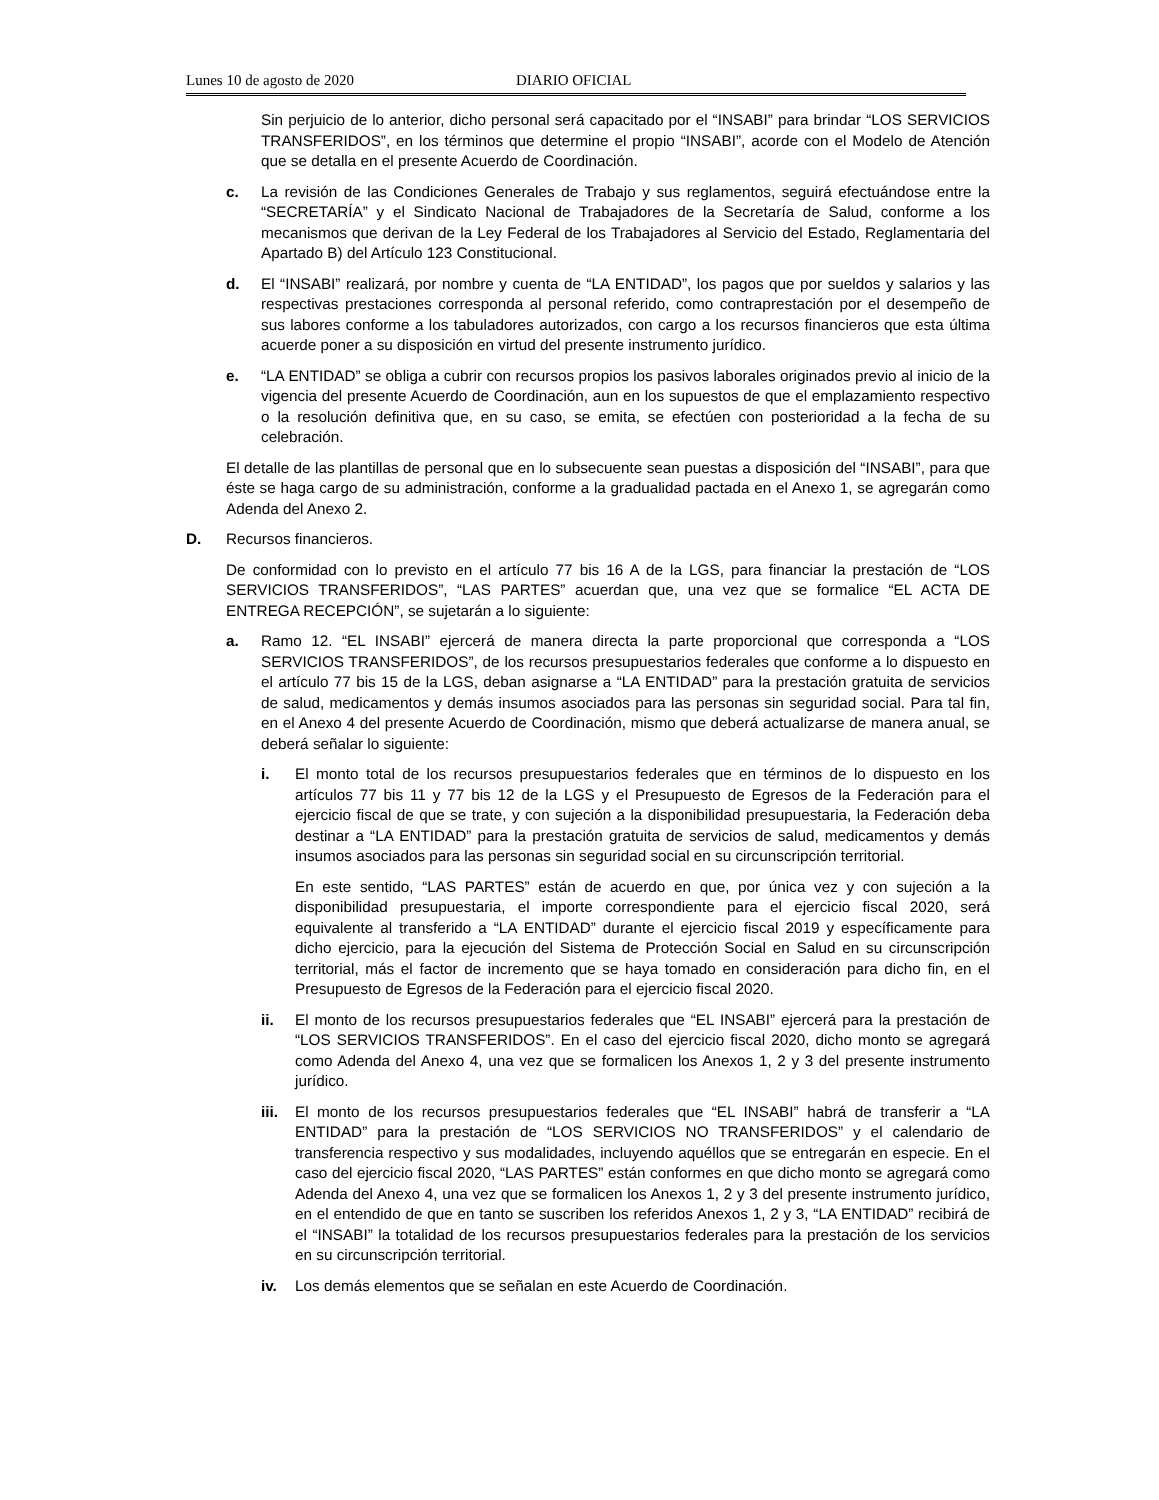Lunes 10 de agosto de 2020 DIARIO OFICIAL
Sin perjuicio de lo anterior, dicho personal será capacitado por el “INSABI” para brindar “LOS SERVICIOS TRANSFERIDOS”, en los términos que determine el propio “INSABI”, acorde con el Modelo de Atención que se detalla en el presente Acuerdo de Coordinación.
c. La revisión de las Condiciones Generales de Trabajo y sus reglamentos, seguirá efectuándose entre la “SECRETARÍA” y el Sindicato Nacional de Trabajadores de la Secretaría de Salud, conforme a los mecanismos que derivan de la Ley Federal de los Trabajadores al Servicio del Estado, Reglamentaria del Apartado B) del Artículo 123 Constitucional.
d. El “INSABI” realizará, por nombre y cuenta de “LA ENTIDAD”, los pagos que por sueldos y salarios y las respectivas prestaciones corresponda al personal referido, como contraprestación por el desempeño de sus labores conforme a los tabuladores autorizados, con cargo a los recursos financieros que esta última acuerde poner a su disposición en virtud del presente instrumento jurídico.
e. “LA ENTIDAD” se obliga a cubrir con recursos propios los pasivos laborales originados previo al inicio de la vigencia del presente Acuerdo de Coordinación, aun en los supuestos de que el emplazamiento respectivo o la resolución definitiva que, en su caso, se emita, se efectúen con posterioridad a la fecha de su celebración.
El detalle de las plantillas de personal que en lo subsecuente sean puestas a disposición del “INSABI”, para que éste se haga cargo de su administración, conforme a la gradualidad pactada en el Anexo 1, se agregarán como Adenda del Anexo 2.
D. Recursos financieros.
De conformidad con lo previsto en el artículo 77 bis 16 A de la LGS, para financiar la prestación de “LOS SERVICIOS TRANSFERIDOS”, “LAS PARTES” acuerdan que, una vez que se formalice “EL ACTA DE ENTREGA RECEPCIÓN”, se sujetarán a lo siguiente:
a. Ramo 12. “EL INSABI” ejercerá de manera directa la parte proporcional que corresponda a “LOS SERVICIOS TRANSFERIDOS”, de los recursos presupuestarios federales que conforme a lo dispuesto en el artículo 77 bis 15 de la LGS, deban asignarse a “LA ENTIDAD” para la prestación gratuita de servicios de salud, medicamentos y demás insumos asociados para las personas sin seguridad social. Para tal fin, en el Anexo 4 del presente Acuerdo de Coordinación, mismo que deberá actualizarse de manera anual, se deberá señalar lo siguiente:
i. El monto total de los recursos presupuestarios federales que en términos de lo dispuesto en los artículos 77 bis 11 y 77 bis 12 de la LGS y el Presupuesto de Egresos de la Federación para el ejercicio fiscal de que se trate, y con sujeción a la disponibilidad presupuestaria, la Federación deba destinar a “LA ENTIDAD” para la prestación gratuita de servicios de salud, medicamentos y demás insumos asociados para las personas sin seguridad social en su circunscripción territorial.
En este sentido, “LAS PARTES” están de acuerdo en que, por única vez y con sujeción a la disponibilidad presupuestaria, el importe correspondiente para el ejercicio fiscal 2020, será equivalente al transferido a “LA ENTIDAD” durante el ejercicio fiscal 2019 y específicamente para dicho ejercicio, para la ejecución del Sistema de Protección Social en Salud en su circunscripción territorial, más el factor de incremento que se haya tomado en consideración para dicho fin, en el Presupuesto de Egresos de la Federación para el ejercicio fiscal 2020.
ii. El monto de los recursos presupuestarios federales que “EL INSABI” ejercerá para la prestación de “LOS SERVICIOS TRANSFERIDOS”. En el caso del ejercicio fiscal 2020, dicho monto se agregará como Adenda del Anexo 4, una vez que se formalicen los Anexos 1, 2 y 3 del presente instrumento jurídico.
iii. El monto de los recursos presupuestarios federales que “EL INSABI” habrá de transferir a “LA ENTIDAD” para la prestación de “LOS SERVICIOS NO TRANSFERIDOS” y el calendario de transferencia respectivo y sus modalidades, incluyendo aquéllos que se entregarán en especie. En el caso del ejercicio fiscal 2020, “LAS PARTES” están conformes en que dicho monto se agregará como Adenda del Anexo 4, una vez que se formalicen los Anexos 1, 2 y 3 del presente instrumento jurídico, en el entendido de que en tanto se suscriben los referidos Anexos 1, 2 y 3, “LA ENTIDAD” recibirá de el “INSABI” la totalidad de los recursos presupuestarios federales para la prestación de los servicios en su circunscripción territorial.
iv. Los demás elementos que se señalan en este Acuerdo de Coordinación.